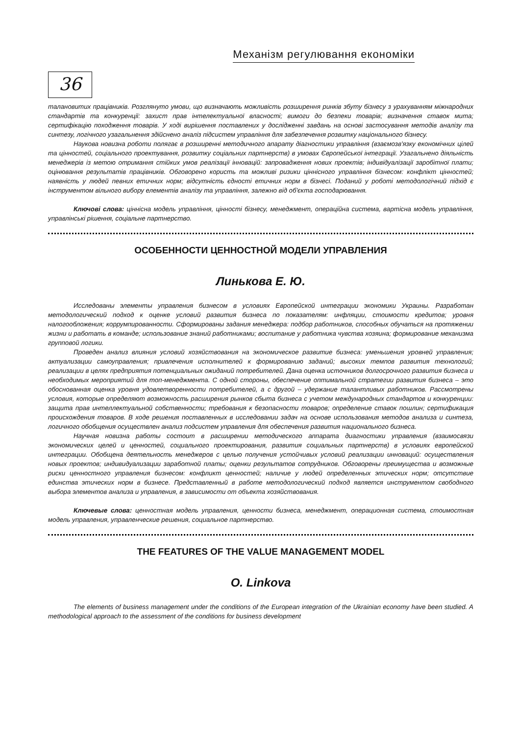Механізм регулювання економіки
36
талановитих працівників. Розглянуто умови, що визначають можливість розширення ринків збуту бізнесу з урахуванням міжнародних стандартів та конкуренції: захист прав інтелектуальної власності; вимоги до безпеки товарів; визначення ставок мита; сертифікацію походження товарів. У ході вирішення поставлених у дослідженні завдань на основі застосування методів аналізу та синтезу, логічного узагальнення здійснено аналіз підсистем управління для забезпечення розвитку національного бізнесу.
Наукова новизна роботи полягає в розширенні методичного апарату діагностики управління (взаємозв'язку економічних цілей та цінностей, соціального проектування, розвитку соціальних партнерств) в умовах Європейської інтеграції. Узагальнено діяльність менеджерів із метою отримання стійких умов реалізації інновацій: запровадження нових проектів; індивідуалізації заробітної плати; оцінювання результатів працівників. Обговорено користь та можливі ризики ціннісного управління бізнесом: конфлікт цінностей; наявність у людей певних етичних норм; відсутність єдності етичних норм в бізнесі. Поданий у роботі методологічний підхід є інструментом вільного вибору елементів аналізу та управління, залежно від об'єкта господарювання.
Ключові слова: ціннісна модель управління, цінності бізнесу, менеджмент, операційна система, вартісна модель управління, управлінські рішення, соціальне партнерство.
ОСОБЕННОСТИ ЦЕННОСТНОЙ МОДЕЛИ УПРАВЛЕНИЯ
Линькова Е. Ю.
Исследованы элементы управления бизнесом в условиях Европейской интеграции экономики Украины. Разработан методологический подход к оценке условий развития бизнеса по показателям: инфляции, стоимости кредитов; уровня налогообложения; коррумпированности. Сформированы задания менеджера: подбор работников, способных обучаться на протяжении жизни и работать в команде; использование знаний работниками; воспитание у работника чувства хозяина; формирование механизма групповой логики.
Проведен анализ влияния условий хозяйствования на экономическое развитие бизнеса: уменьшения уровней управления; актуализации самоуправления; привлечения исполнителей к формированию заданий; высоких темпов развития технологий; реализации в целях предприятия потенциальных ожиданий потребителей. Дана оценка источников долгосрочного развития бизнеса и необходимых мероприятий для топ-менеджмента. С одной стороны, обеспечение оптимальной стратегии развития бизнеса – это обоснованная оценка уровня удовлетворенности потребителей, а с другой – удержание талантливых работников. Рассмотрены условия, которые определяют возможность расширения рынков сбыта бизнеса с учетом международных стандартов и конкуренции: защита прав интеллектуальной собственности; требования к безопасности товаров; определение ставок пошлин; сертификация происхождения товаров. В ходе решения поставленных в исследовании задач на основе использования методов анализа и синтеза, логичного обобщения осуществлен анализ подсистем управления для обеспечения развития национального бизнеса.
Научная новизна работы состоит в расширении методического аппарата диагностики управления (взаимосвязи экономических целей и ценностей, социального проектирования, развития социальных партнерств) в условиях европейской интеграции. Обобщена деятельность менеджеров с целью получения устойчивых условий реализации инноваций: осуществления новых проектов; индивидуализации заработной платы; оценки результатов сотрудников. Обговорены преимущества и возможные риски ценностного управления бизнесом: конфликт ценностей; наличие у людей определенных этических норм; отсутствие единства этических норм в бизнесе. Представленный в работе методологический подход является инструментом свободного выбора элементов анализа и управления, в зависимости от объекта хозяйствования.
Ключевые слова: ценностная модель управления, ценности бизнеса, менеджмент, операционная система, стоимостная модель управления, управленческие решения, социальное партнерство.
THE FEATURES OF THE VALUE MANAGEMENT MODEL
O. Linkova
The elements of business management under the conditions of the European integration of the Ukrainian economy have been studied. A methodological approach to the assessment of the conditions for business development